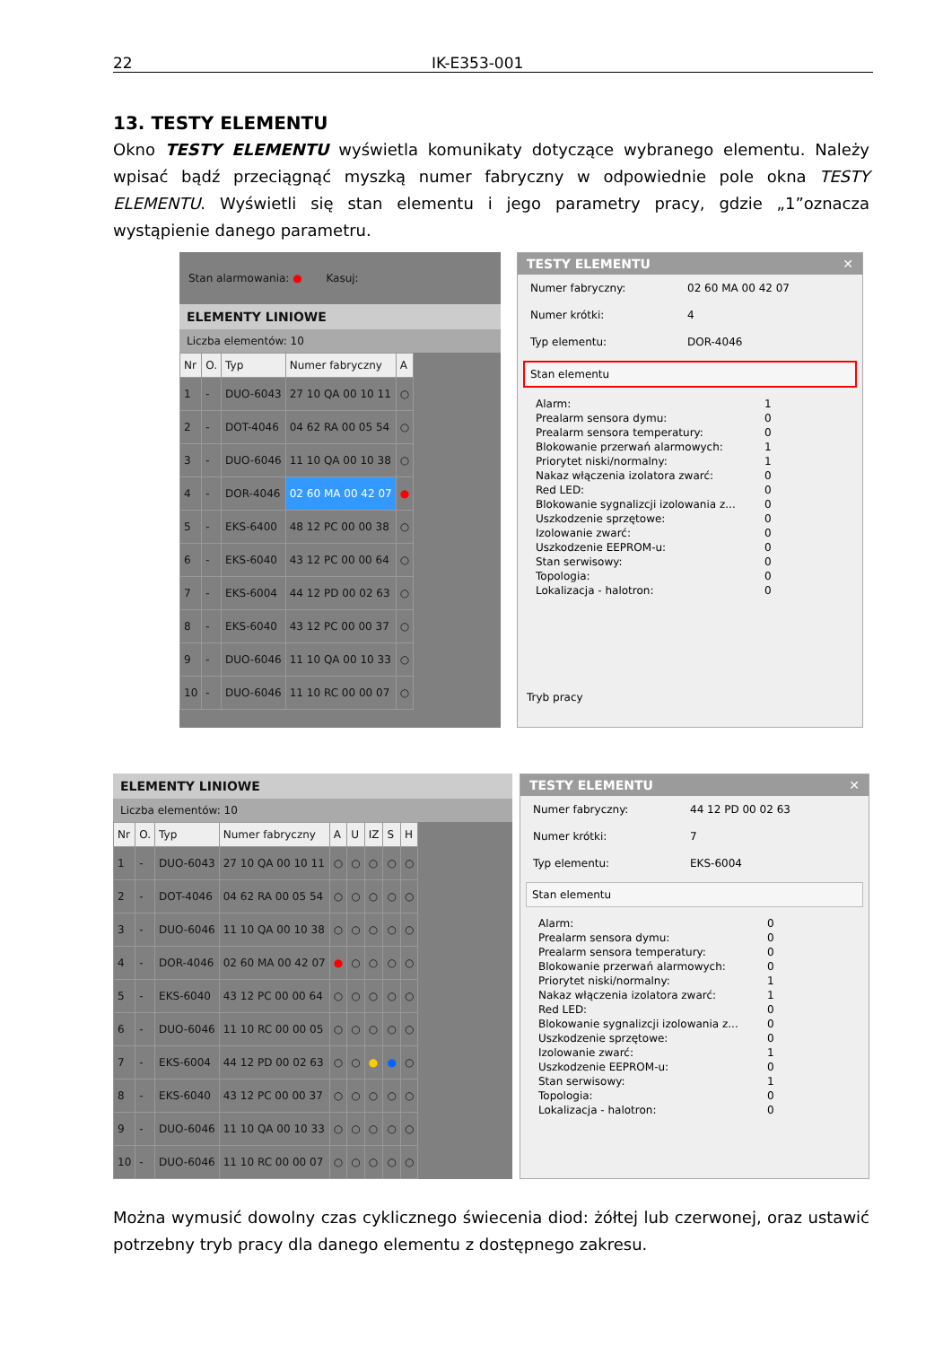22 IK-E353-001
13. TESTY ELEMENTU
Okno TESTY ELEMENTU wyświetla komunikaty dotyczące wybranego elementu. Należy wpisać bądź przeciągnąć myszką numer fabryczny w odpowiednie pole okna TESTY ELEMENTU. Wyświetli się stan elementu i jego parametry pracy, gdzie „1”oznacza wystąpienie danego parametru.
Stan alarmowania: ● Kasuj:
ELEMENTY LINIOWE
Liczba elementów: 10
| Nr | O. | Typ | Numer fabryczny | A |
| --- | --- | --- | --- | --- |
| 1 | - | DUO-6043 | 27 10 QA 00 10 11 | ○ |
| 2 | - | DOT-4046 | 04 62 RA 00 05 54 | ○ |
| 3 | - | DUO-6046 | 11 10 QA 00 10 38 | ○ |
| 4 | - | DOR-4046 | 02 60 MA 00 42 07 | ● |
| 5 | - | EKS-6400 | 48 12 PC 00 00 38 | ○ |
| 6 | - | EKS-6040 | 43 12 PC 00 00 64 | ○ |
| 7 | - | EKS-6004 | 44 12 PD 00 02 63 | ○ |
| 8 | - | EKS-6040 | 43 12 PC 00 00 37 | ○ |
| 9 | - | DUO-6046 | 11 10 QA 00 10 33 | ○ |
| 10 | - | DUO-6046 | 11 10 RC 00 00 07 | ○ |
TESTY ELEMENTU ✕
Numer fabryczny: 02 60 MA 00 42 07
Numer krótki: 4
Typ elementu: DOR-4046
Stan elementu
Alarm: 1
Prealarm sensora dymu: 0
Prealarm sensora temperatury: 0
Blokowanie przerwań alarmowych: 1
Priorytet niski/normalny: 1
Nakaz włączenia izolatora zwarć: 0
Red LED: 0
Blokowanie sygnalizcji izolowania z... 0
Uszkodzenie sprzętowe: 0
Izolowanie zwarć: 0
Uszkodzenie EEPROM-u: 0
Stan serwisowy: 0
Topologia: 0
Lokalizacja - halotron: 0
Tryb pracy
ELEMENTY LINIOWE
Liczba elementów: 10
| Nr | O. | Typ | Numer fabryczny | A | U | IZ | S | H |
| --- | --- | --- | --- | --- | --- | --- | --- | --- |
| 1 | - | DUO-6043 | 27 10 QA 00 10 11 | ○ | ○ | ○ | ○ | ○ |
| 2 | - | DOT-4046 | 04 62 RA 00 05 54 | ○ | ○ | ○ | ○ | ○ |
| 3 | - | DUO-6046 | 11 10 QA 00 10 38 | ○ | ○ | ○ | ○ | ○ |
| 4 | - | DOR-4046 | 02 60 MA 00 42 07 | ● | ○ | ○ | ○ | ○ |
| 5 | - | EKS-6040 | 43 12 PC 00 00 64 | ○ | ○ | ○ | ○ | ○ |
| 6 | - | DUO-6046 | 11 10 RC 00 00 05 | ○ | ○ | ○ | ○ | ○ |
| 7 | - | EKS-6004 | 44 12 PD 00 02 63 | ○ | ○ | ● | ● | ○ |
| 8 | - | EKS-6040 | 43 12 PC 00 00 37 | ○ | ○ | ○ | ○ | ○ |
| 9 | - | DUO-6046 | 11 10 QA 00 10 33 | ○ | ○ | ○ | ○ | ○ |
| 10 | - | DUO-6046 | 11 10 RC 00 00 07 | ○ | ○ | ○ | ○ | ○ |
TESTY ELEMENTU ✕
Numer fabryczny: 44 12 PD 00 02 63
Numer krótki: 7
Typ elementu: EKS-6004
Stan elementu
Alarm: 0
Prealarm sensora dymu: 0
Prealarm sensora temperatury: 0
Blokowanie przerwań alarmowych: 0
Priorytet niski/normalny: 1
Nakaz włączenia izolatora zwarć: 1
Red LED: 0
Blokowanie sygnalizcji izolowania z... 0
Uszkodzenie sprzętowe: 0
Izolowanie zwarć: 1
Uszkodzenie EEPROM-u: 0
Stan serwisowy: 1
Topologia: 0
Lokalizacja - halotron: 0
Można wymusić dowolny czas cyklicznego świecenia diod: żółtej lub czerwonej, oraz ustawić potrzebny tryb pracy dla danego elementu z dostępnego zakresu.